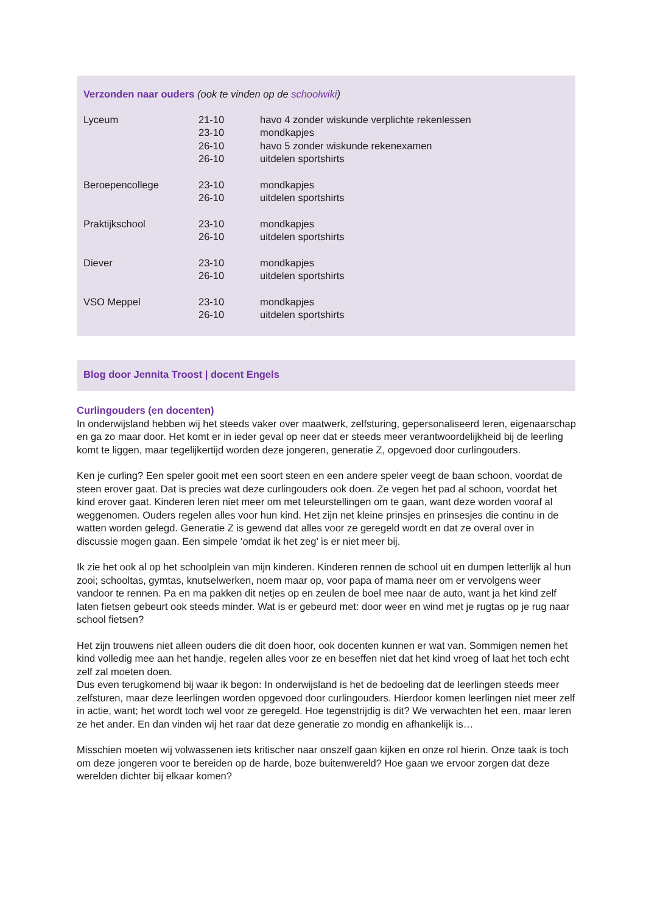Verzonden naar ouders (ook te vinden op de schoolwiki)
| Lyceum | 21-10 23-10 26-10 26-10 | havo 4 zonder wiskunde verplichte rekenlessen mondkapjes havo 5 zonder wiskunde rekenexamen uitdelen sportshirts |
| Beroepencollege | 23-10 26-10 | mondkapjes uitdelen sportshirts |
| Praktijkschool | 23-10 26-10 | mondkapjes uitdelen sportshirts |
| Diever | 23-10 26-10 | mondkapjes uitdelen sportshirts |
| VSO Meppel | 23-10 26-10 | mondkapjes uitdelen sportshirts |
Blog door Jennita Troost | docent Engels
Curlingouders (en docenten)
In onderwijsland hebben wij het steeds vaker over maatwerk, zelfsturing, gepersonaliseerd leren, eigenaarschap en ga zo maar door. Het komt er in ieder geval op neer dat er steeds meer verantwoordelijkheid bij de leerling komt te liggen, maar tegelijkertijd worden deze jongeren, generatie Z, opgevoed door curlingouders.
Ken je curling? Een speler gooit met een soort steen en een andere speler veegt de baan schoon, voordat de steen erover gaat. Dat is precies wat deze curlingouders ook doen. Ze vegen het pad al schoon, voordat het kind erover gaat. Kinderen leren niet meer om met teleurstellingen om te gaan, want deze worden vooraf al weggenomen. Ouders regelen alles voor hun kind. Het zijn net kleine prinsjes en prinsesjes die continu in de watten worden gelegd. Generatie Z is gewend dat alles voor ze geregeld wordt en dat ze overal over in discussie mogen gaan. Een simpele ‘omdat ik het zeg’ is er niet meer bij.
Ik zie het ook al op het schoolplein van mijn kinderen. Kinderen rennen de school uit en dumpen letterlijk al hun zooi; schooltas, gymtas, knutselwerken, noem maar op, voor papa of mama neer om er vervolgens weer vandoor te rennen. Pa en ma pakken dit netjes op en zeulen de boel mee naar de auto, want ja het kind zelf laten fietsen gebeurt ook steeds minder. Wat is er gebeurd met: door weer en wind met je rugtas op je rug naar school fietsen?
Het zijn trouwens niet alleen ouders die dit doen hoor, ook docenten kunnen er wat van. Sommigen nemen het kind volledig mee aan het handje, regelen alles voor ze en beseffen niet dat het kind vroeg of laat het toch echt zelf zal moeten doen.
Dus even terugkomend bij waar ik begon: In onderwijsland is het de bedoeling dat de leerlingen steeds meer zelfsturen, maar deze leerlingen worden opgevoed door curlingouders. Hierdoor komen leerlingen niet meer zelf in actie, want; het wordt toch wel voor ze geregeld. Hoe tegenstrijdig is dit? We verwachten het een, maar leren ze het ander. En dan vinden wij het raar dat deze generatie zo mondig en afhankelijk is…
Misschien moeten wij volwassenen iets kritischer naar onszelf gaan kijken en onze rol hierin. Onze taak is toch om deze jongeren voor te bereiden op de harde, boze buitenwereld? Hoe gaan we ervoor zorgen dat deze werelden dichter bij elkaar komen?